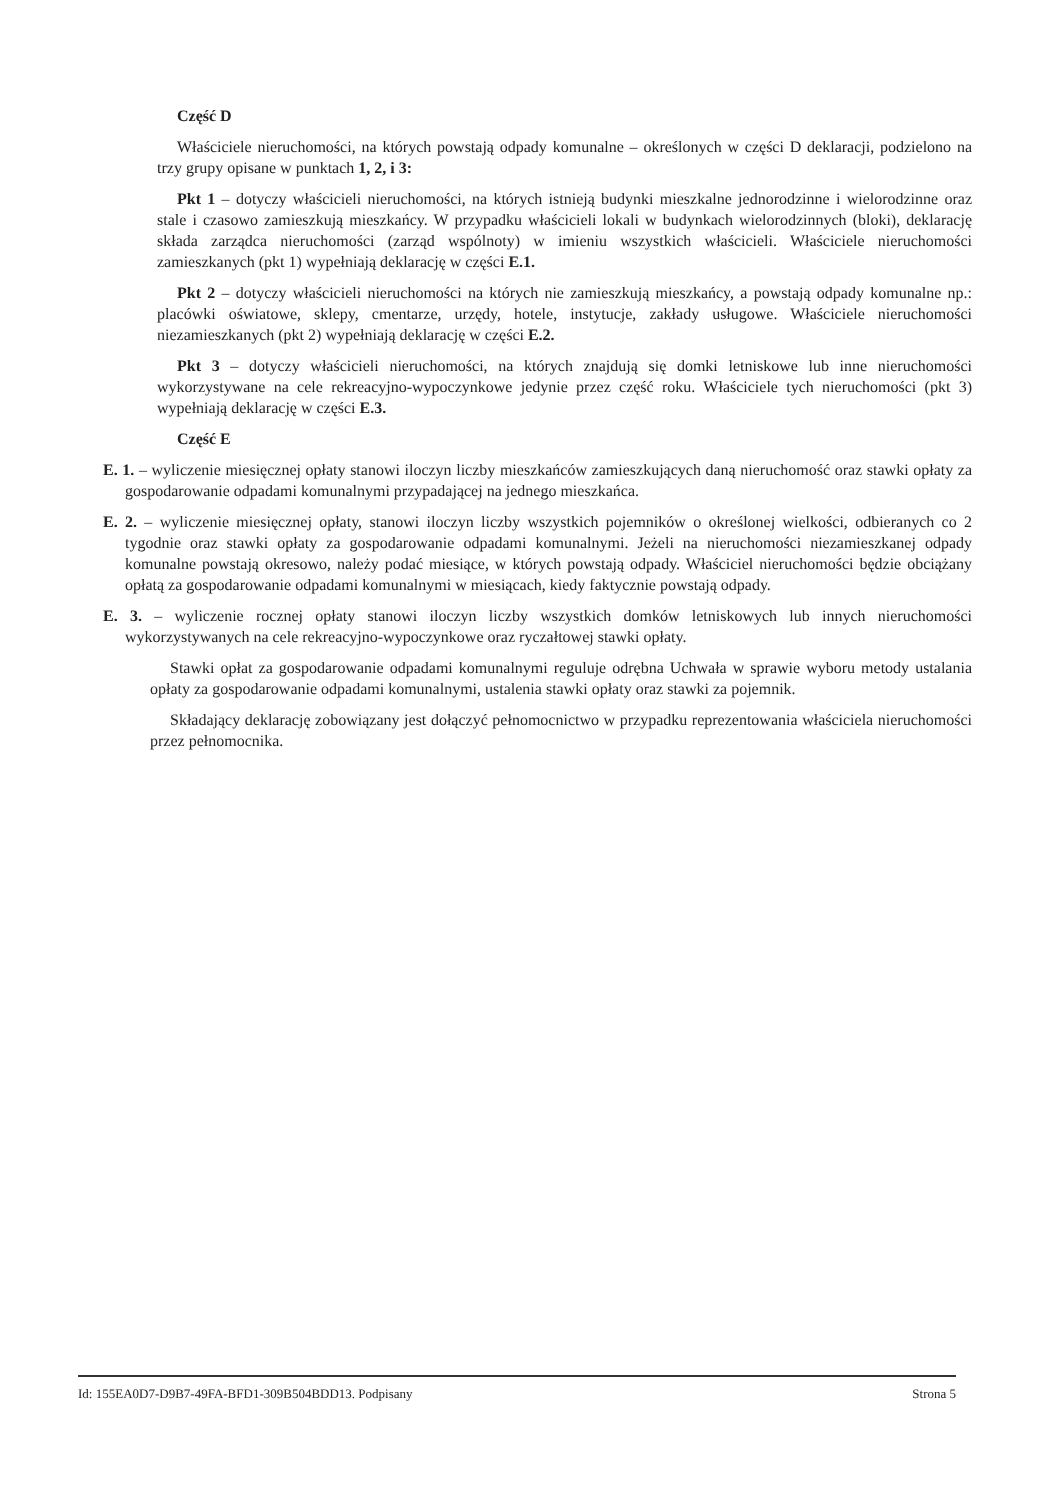Część D
Właściciele nieruchomości, na których powstają odpady komunalne – określonych w części D deklaracji, podzielono na trzy grupy opisane w punktach 1, 2, i 3:
Pkt 1 – dotyczy właścicieli nieruchomości, na których istnieją budynki mieszkalne jednorodzinne i wielorodzinne oraz stale i czasowo zamieszkują mieszkańcy. W przypadku właścicieli lokali w budynkach wielorodzinnych (bloki), deklarację składa zarządca nieruchomości (zarząd wspólnoty) w imieniu wszystkich właścicieli. Właściciele nieruchomości zamieszkanych (pkt 1) wypełniają deklarację w części E.1.
Pkt 2 – dotyczy właścicieli nieruchomości na których nie zamieszkują mieszkańcy, a powstają odpady komunalne np.: placówki oświatowe, sklepy, cmentarze, urzędy, hotele, instytucje, zakłady usługowe. Właściciele nieruchomości niezamieszkanych (pkt 2) wypełniają deklarację w części E.2.
Pkt 3 – dotyczy właścicieli nieruchomości, na których znajdują się domki letniskowe lub inne nieruchomości wykorzystywane na cele rekreacyjno-wypoczynkowe jedynie przez część roku. Właściciele tych nieruchomości (pkt 3) wypełniają deklarację w części E.3.
Część E
E. 1. – wyliczenie miesięcznej opłaty stanowi iloczyn liczby mieszkańców zamieszkujących daną nieruchomość oraz stawki opłaty za gospodarowanie odpadami komunalnymi przypadającej na jednego mieszkańca.
E. 2. – wyliczenie miesięcznej opłaty, stanowi iloczyn liczby wszystkich pojemników o określonej wielkości, odbieranych co 2 tygodnie oraz stawki opłaty za gospodarowanie odpadami komunalnymi. Jeżeli na nieruchomości niezamieszkanej odpady komunalne powstają okresowo, należy podać miesiące, w których powstają odpady. Właściciel nieruchomości będzie obciążany opłatą za gospodarowanie odpadami komunalnymi w miesiącach, kiedy faktycznie powstają odpady.
E. 3. – wyliczenie rocznej opłaty stanowi iloczyn liczby wszystkich domków letniskowych lub innych nieruchomości wykorzystywanych na cele rekreacyjno-wypoczynkowe oraz ryczałtowej stawki opłaty.
Stawki opłat za gospodarowanie odpadami komunalnymi reguluje odrębna Uchwała w sprawie wyboru metody ustalania opłaty za gospodarowanie odpadami komunalnymi, ustalenia stawki opłaty oraz stawki za pojemnik.
Składający deklarację zobowiązany jest dołączyć pełnomocnictwo w przypadku reprezentowania właściciela nieruchomości przez pełnomocnika.
Id: 155EA0D7-D9B7-49FA-BFD1-309B504BDD13. Podpisany Strona 5